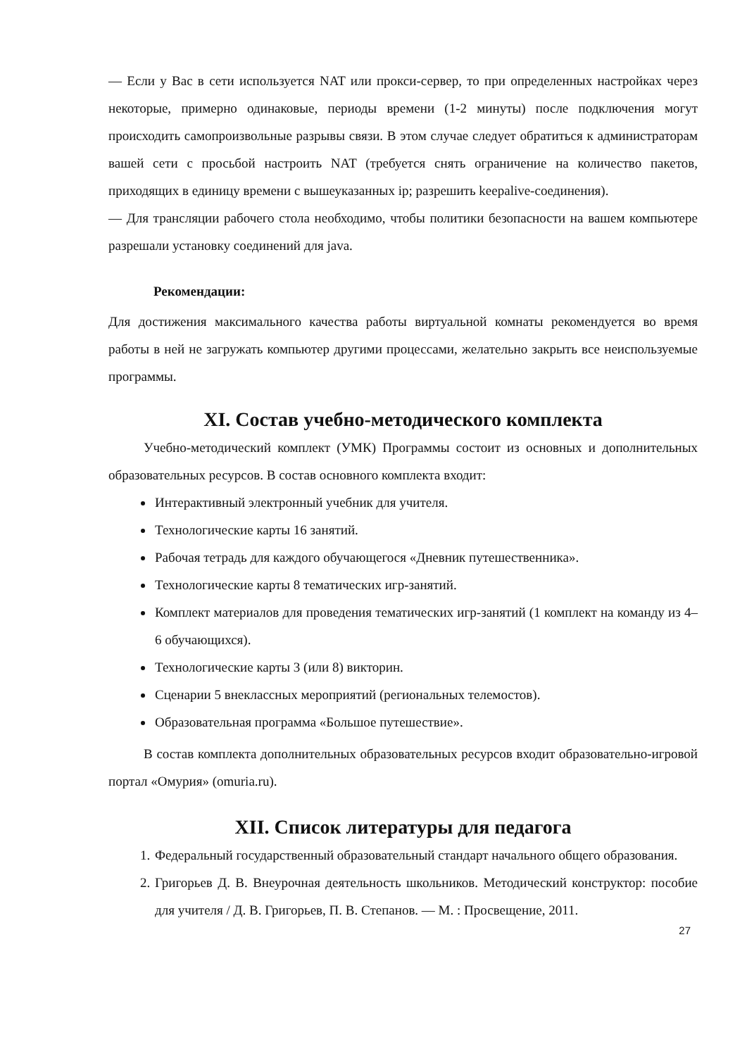— Если у Вас в сети используется NAT или прокси-сервер, то при определенных настройках через некоторые, примерно одинаковые, периоды времени (1-2 минуты) после подключения могут происходить самопроизвольные разрывы связи. В этом случае следует обратиться к администраторам вашей сети с просьбой настроить NAT (требуется снять ограничение на количество пакетов, приходящих в единицу времени с вышеуказанных ip; разрешить keepalive-соединения).
— Для трансляции рабочего стола необходимо, чтобы политики безопасности на вашем компьютере разрешали установку соединений для java.
Рекомендации:
Для достижения максимального качества работы виртуальной комнаты рекомендуется во время работы в ней не загружать компьютер другими процессами, желательно закрыть все неиспользуемые программы.
XI. Состав учебно-методического комплекта
Учебно-методический комплект (УМК) Программы состоит из основных и дополнительных образовательных ресурсов. В состав основного комплекта входит:
Интерактивный электронный учебник для учителя.
Технологические карты 16 занятий.
Рабочая тетрадь для каждого обучающегося «Дневник путешественника».
Технологические карты 8 тематических игр-занятий.
Комплект материалов для проведения тематических игр-занятий (1 комплект на команду из 4–6 обучающихся).
Технологические карты 3 (или 8) викторин.
Сценарии 5 внеклассных мероприятий (региональных телемостов).
Образовательная программа «Большое путешествие».
В состав комплекта дополнительных образовательных ресурсов входит образовательно-игровой портал «Омурия» (omuria.ru).
XII. Список литературы для педагога
1. Федеральный государственный образовательный стандарт начального общего образования.
2. Григорьев Д. В. Внеурочная деятельность школьников. Методический конструктор: пособие для учителя / Д. В. Григорьев, П. В. Степанов. — М. : Просвещение, 2011.
27